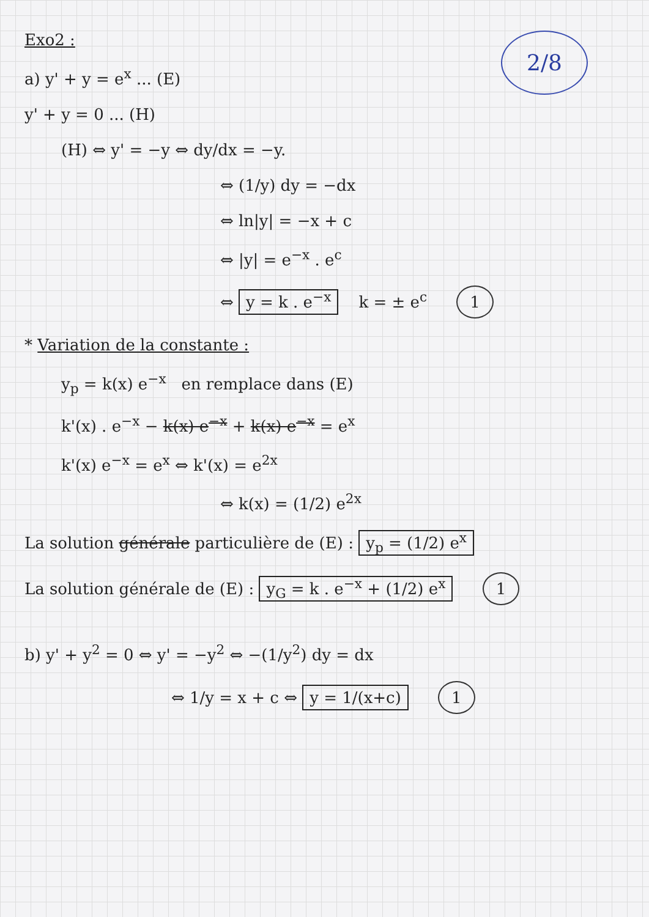2/8
Exo2 :
a) y' + y = e<sup>x</sup> ... (E)
y' + y = 0 ... (H)
(H) ⇔ y' = −y ⇔ dy/dx = −y.
⇔ (1/y) dy = −dx
⇔ ln|y| = −x + c
⇔ |y| = e<sup>−x</sup> . e<sup>c</sup>
⇔ y = k . e<sup>−x</sup> k = ± e<sup>c</sup> 1
* Variation de la constante :
y<sub>p</sub> = k(x) e<sup>−x</sup> en remplace dans (E)
k'(x) . e<sup>−x</sup> − k(x) e<sup>−x</sup> + k(x) e<sup>−x</sup> = e<sup>x</sup>
k'(x) e<sup>−x</sup> = e<sup>x</sup> ⇔ k'(x) = e<sup>2x</sup>
⇔ k(x) = (1/2) e<sup>2x</sup>
La solution générale particulière de (E) : y<sub>p</sub> = (1/2) e<sup>x</sup>
La solution générale de (E) : y<sub>G</sub> = k . e<sup>−x</sup> + (1/2) e<sup>x</sup> 1
b) y' + y<sup>2</sup> = 0 ⇔ y' = −y<sup>2</sup> ⇔ −(1/y<sup>2</sup>) dy = dx
⇔ 1/y = x + c ⇔ y = 1/(x+c) 1